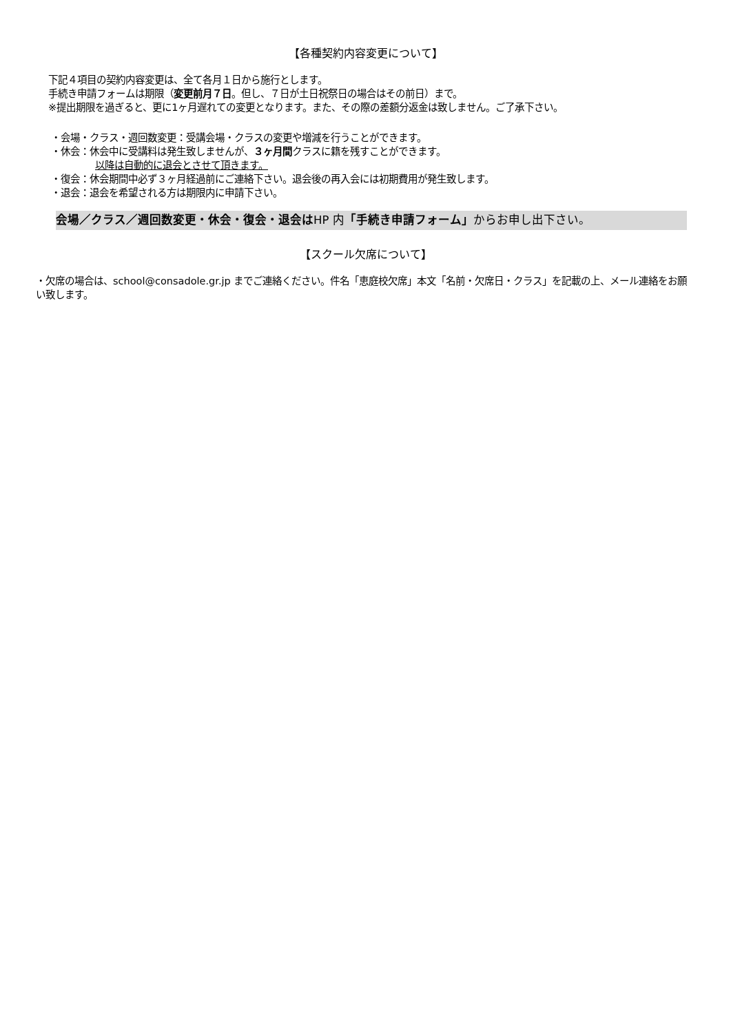【各種契約内容変更について】
下記４項目の契約内容変更は、全て各月１日から施行とします。
手続き申請フォームは期限（変更前月７日。但し、７日が土日祝祭日の場合はその前日）まで。
※提出期限を過ぎると、更に1ヶ月遅れての変更となります。また、その際の差額分返金は致しません。ご了承下さい。
・会場・クラス・週回数変更：受講会場・クラスの変更や増減を行うことができます。
・休会：休会中に受講料は発生致しませんが、３ヶ月間クラスに籍を残すことができます。
以降は自動的に退会とさせて頂きます。
・復会：休会期間中必ず３ヶ月経過前にご連絡下さい。退会後の再入会には初期費用が発生致します。
・退会：退会を希望される方は期限内に申請下さい。
会場／クラス／週回数変更・休会・復会・退会はHP 内「手続き申請フォーム」からお申し出下さい。
【スクール欠席について】
・欠席の場合は、school@consadole.gr.jp までご連絡ください。件名「恵庭校欠席」本文「名前・欠席日・クラス」を記載の上、メール連絡をお願い致します。